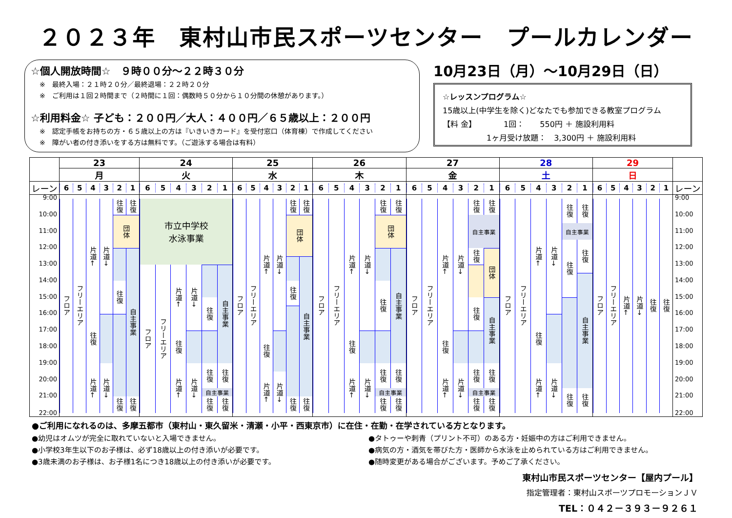２０２３年　東村山市民スポーツセンター　プールカレンダー
☆個人開放時間☆　９時００分～２２時３０分
※　最終入場：２１時２０分／最終退場：２２時２０分
※　ご利用は１回２時間まで（２時間に１回：偶数時５０分から１０分間の休憩があります。）
☆利用料金☆ 子ども：２００円／大人：４００円／６５歳以上：２００円
※　認定手帳をお持ちの方・６５歳以上の方は『いきいきカード』を受付窓口（体育棟）で作成してください
※　障がい者の付き添いをする方は無料です。（ご遊泳する場合は有料）
10月23日（月）～10月29日（日）
☆レッスンプログラム☆
15歳以上(中学生を除く)どなたでも参加できる教室プログラム
【料 金】　　　　1回：　　550円 ＋ 施設利用料
1ヶ月受け放題：　3,300円 ＋ 施設利用料
| | 23 | 24 | 25 | 26 | 27 | 28 | 29 | |
| --- | --- | --- | --- | --- | --- | --- | --- | --- |
| | 月 | 火 | 水 | 木 | 金 | 土 | 日 | |
| レーン | 6 5 4 3 2 1 | 6 5 4 3 2 1 | 6 5 4 3 2 1 | 6 5 4 3 2 1 | 6 5 4 3 2 1 | 6 5 4 3 2 1 | 6 5 4 3 2 1 | レーン |
| 9:00 10:00 11:00 12:00 13:00 14:00 15:00 16:00 17:00 18:00 19:00 20:00 21:00 22:00 | フロア フリーエリア 片道← 片道→ 往復 往復 団体 自主事業 往復 往復 片道← 片道→ 往復 往復 | 市立中学校 水泳事業 フロア フリーエリア 片道← 片道→ 自主事業 往復 往復 片道← 片道→ 往復 往復 自主事業 往復 往復 | フロア フリーエリア 片道← 片道→ 往復 往復 団体 自主事業 往復 往復 片道← 片道→ 往復 往復 | フロア フリーエリア 片道← 片道→ 往復 往復 団体 自主事業 往復 往復 片道← 片道→ 往復 往復 自主事業 往復 往復 | フロア フリーエリア 片道← 片道→ 往復 往復 自主事業 往復 団体 往復 自主事業 往復 片道← 片道→ 往復 往復 自主事業 往復 往復 | フロア フリーエリア 片道← 片道→ 往復 往復 自主事業 往復 往復 自主事業 往復 片道← 片道→ 往復 往復 | フロア フリーエリア 片道← 片道→ 往復 往復 | 9:00 10:00 11:00 12:00 13:00 14:00 15:00 16:00 17:00 18:00 19:00 20:00 21:00 22:00 |
●ご利用になれるのは、多摩五都市（東村山・東久留米・清瀬・小平・西東京市）に在住・在勤・在学されている方となります。
●幼児はオムツが完全に取れていないと入場できません。
●小学校3年生以下のお子様は、必ず18歳以上の付き添いが必要です。
●3歳未満のお子様は、お子様1名につき18歳以上の付き添いが必要です。
●タトゥーや刺青（プリント不可）のある方・妊娠中の方はご利用できません。
●病気の方・酒気を帯びた方・医師から水泳を止められている方はご利用できません。
●随時変更がある場合がございます。予めご了承ください。
東村山市民スポーツセンター【屋内プール】
指定管理者：東村山スポーツプロモーションＪＶ
TEL：０４２－３９３－９２６１